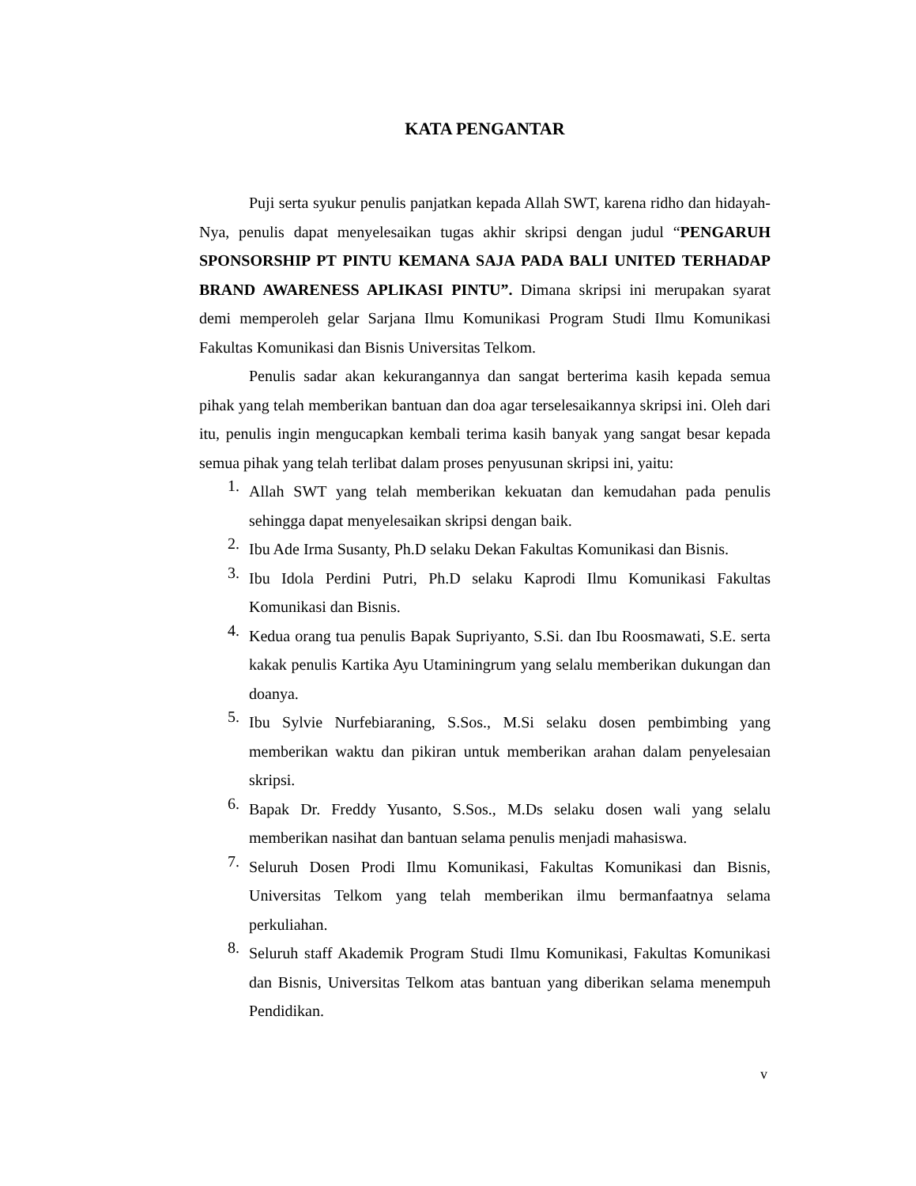KATA PENGANTAR
Puji serta syukur penulis panjatkan kepada Allah SWT, karena ridho dan hidayah-Nya, penulis dapat menyelesaikan tugas akhir skripsi dengan judul “PENGARUH SPONSORSHIP PT PINTU KEMANA SAJA PADA BALI UNITED TERHADAP BRAND AWARENESS APLIKASI PINTU”. Dimana skripsi ini merupakan syarat demi memperoleh gelar Sarjana Ilmu Komunikasi Program Studi Ilmu Komunikasi Fakultas Komunikasi dan Bisnis Universitas Telkom.
Penulis sadar akan kekurangannya dan sangat berterima kasih kepada semua pihak yang telah memberikan bantuan dan doa agar terselesaikannya skripsi ini. Oleh dari itu, penulis ingin mengucapkan kembali terima kasih banyak yang sangat besar kepada semua pihak yang telah terlibat dalam proses penyusunan skripsi ini, yaitu:
1. Allah SWT yang telah memberikan kekuatan dan kemudahan pada penulis sehingga dapat menyelesaikan skripsi dengan baik.
2. Ibu Ade Irma Susanty, Ph.D selaku Dekan Fakultas Komunikasi dan Bisnis.
3. Ibu Idola Perdini Putri, Ph.D selaku Kaprodi Ilmu Komunikasi Fakultas Komunikasi dan Bisnis.
4. Kedua orang tua penulis Bapak Supriyanto, S.Si. dan Ibu Roosmawati, S.E. serta kakak penulis Kartika Ayu Utaminingrum yang selalu memberikan dukungan dan doanya.
5. Ibu Sylvie Nurfebiaraning, S.Sos., M.Si selaku dosen pembimbing yang memberikan waktu dan pikiran untuk memberikan arahan dalam penyelesaian skripsi.
6. Bapak Dr. Freddy Yusanto, S.Sos., M.Ds selaku dosen wali yang selalu memberikan nasihat dan bantuan selama penulis menjadi mahasiswa.
7. Seluruh Dosen Prodi Ilmu Komunikasi, Fakultas Komunikasi dan Bisnis, Universitas Telkom yang telah memberikan ilmu bermanfaatnya selama perkuliahan.
8. Seluruh staff Akademik Program Studi Ilmu Komunikasi, Fakultas Komunikasi dan Bisnis, Universitas Telkom atas bantuan yang diberikan selama menempuh Pendidikan.
v